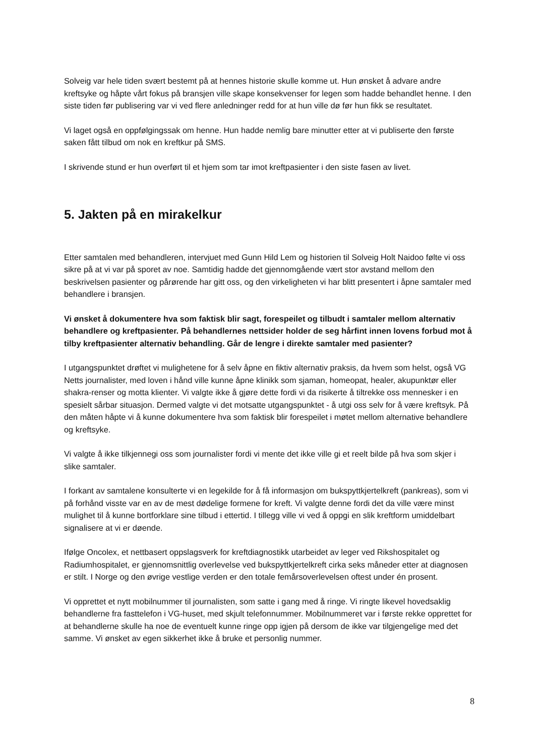Solveig var hele tiden svært bestemt på at hennes historie skulle komme ut. Hun ønsket å advare andre kreftsyke og håpte vårt fokus på bransjen ville skape konsekvenser for legen som hadde behandlet henne. I den siste tiden før publisering var vi ved flere anledninger redd for at hun ville dø før hun fikk se resultatet.
Vi laget også en oppfølgingssak om henne. Hun hadde nemlig bare minutter etter at vi publiserte den første saken fått tilbud om nok en kreftkur på SMS.
I skrivende stund er hun overført til et hjem som tar imot kreftpasienter i den siste fasen av livet.
5. Jakten på en mirakelkur
Etter samtalen med behandleren, intervjuet med Gunn Hild Lem og historien til Solveig Holt Naidoo følte vi oss sikre på at vi var på sporet av noe. Samtidig hadde det gjennomgående vært stor avstand mellom den beskrivelsen pasienter og pårørende har gitt oss, og den virkeligheten vi har blitt presentert i åpne samtaler med behandlere i bransjen.
Vi ønsket å dokumentere hva som faktisk blir sagt, forespeilet og tilbudt i samtaler mellom alternativ behandlere og kreftpasienter. På behandlernes nettsider holder de seg hårfint innen lovens forbud mot å tilby kreftpasienter alternativ behandling. Går de lengre i direkte samtaler med pasienter?
I utgangspunktet drøftet vi mulighetene for å selv åpne en fiktiv alternativ praksis, da hvem som helst, også VG Netts journalister, med loven i hånd ville kunne åpne klinikk som sjaman, homeopat, healer, akupunktør eller shakra-renser og motta klienter. Vi valgte ikke å gjøre dette fordi vi da risikerte å tiltrekke oss mennesker i en spesielt sårbar situasjon. Dermed valgte vi det motsatte utgangspunktet - å utgi oss selv for å være kreftsyk. På den måten håpte vi å kunne dokumentere hva som faktisk blir forespeilet i møtet mellom alternative behandlere og kreftsyke.
Vi valgte å ikke tilkjennegi oss som journalister fordi vi mente det ikke ville gi et reelt bilde på hva som skjer i slike samtaler.
I forkant av samtalene konsulterte vi en legekilde for å få informasjon om bukspyttkjertelkreft (pankreas), som vi på forhånd visste var en av de mest dødelige formene for kreft. Vi valgte denne fordi det da ville være minst mulighet til å kunne bortforklare sine tilbud i ettertid. I tillegg ville vi ved å oppgi en slik kreftform umiddelbart signalisere at vi er døende.
Ifølge Oncolex, et nettbasert oppslagsverk for kreftdiagnostikk utarbeidet av leger ved Rikshospitalet og Radiumhospitalet, er gjennomsnittlig overlevelse ved bukspyttkjertelkreft cirka seks måneder etter at diagnosen er stilt. I Norge og den øvrige vestlige verden er den totale femårsoverlevelsen oftest under én prosent.
Vi opprettet et nytt mobilnummer til journalisten, som satte i gang med å ringe. Vi ringte likevel hovedsaklig behandlerne fra fasttelefon i VG-huset, med skjult telefonnummer. Mobilnummeret var i første rekke opprettet for at behandlerne skulle ha noe de eventuelt kunne ringe opp igjen på dersom de ikke var tilgjengelige med det samme. Vi ønsket av egen sikkerhet ikke å bruke et personlig nummer.
8